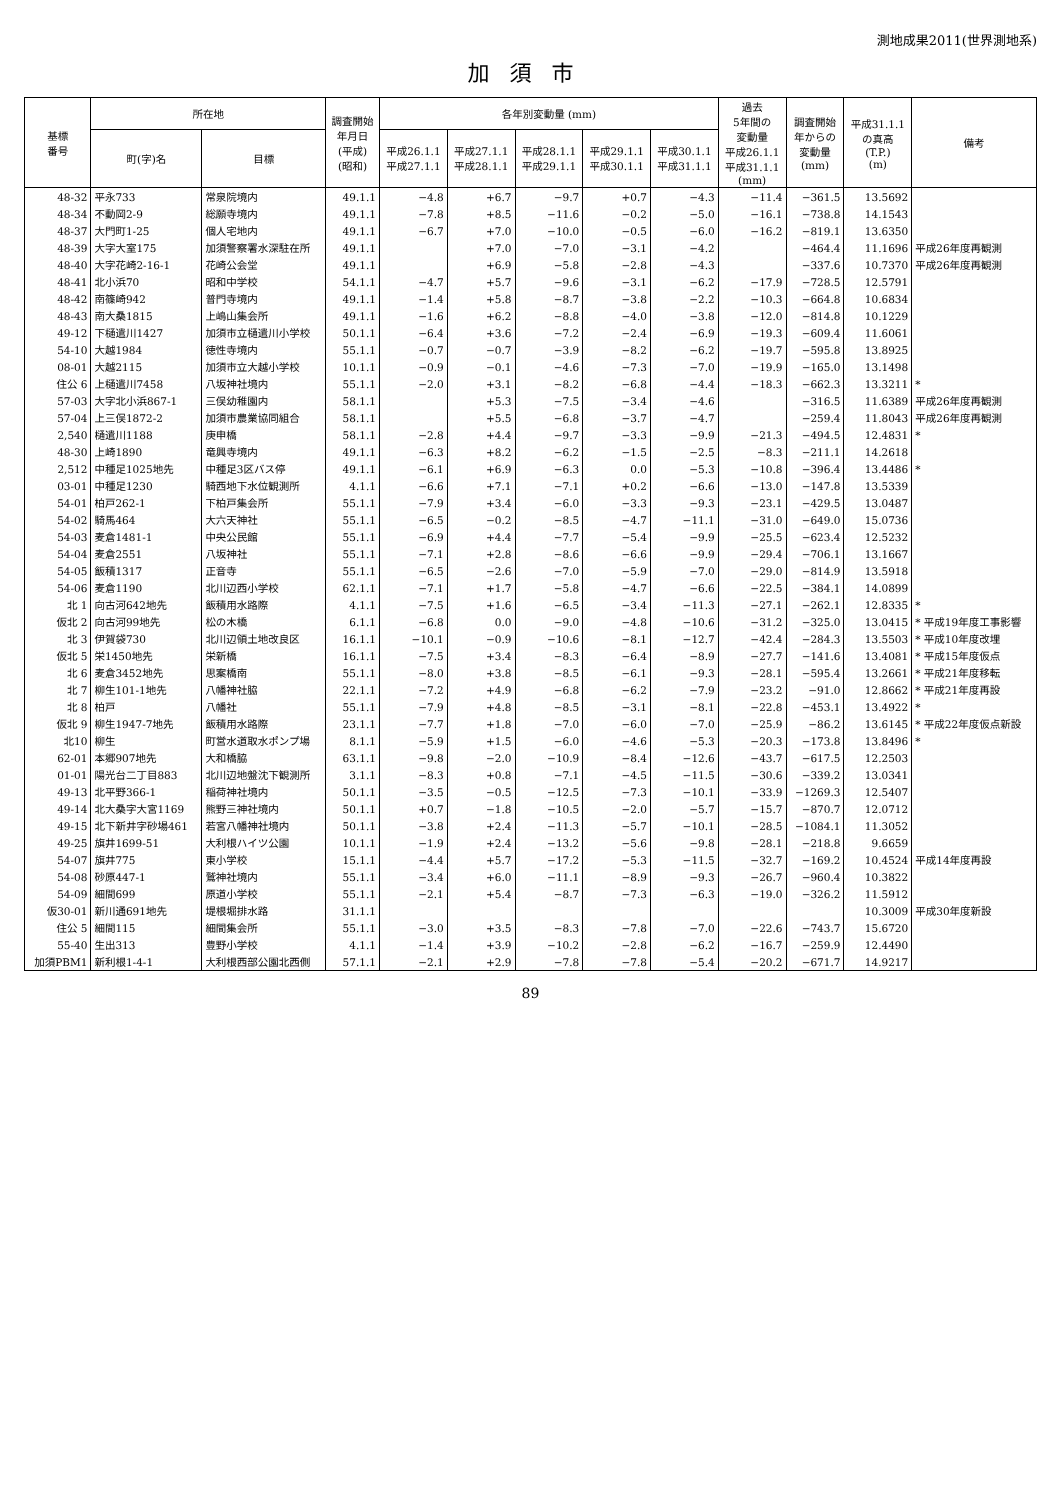測地成果2011(世界測地系)
加須市
| 基標 番号 | 所在地 | | 調査開始 年月日 (平成) (昭和) | 各年別変動量 (mm) | | | | | 過去 5年間の 変動量 平成26.1.1 平成31.1.1 (mm) | 調査開始 年からの 変動量 (mm) | 平成31.1.1 の真高 (T.P.) (m) | 備考 |
| --- | --- | --- | --- | --- | --- | --- | --- | --- | --- | --- | --- | --- |
| | 町(字)名 | 目標 | | 平成26.1.1 平成27.1.1 | 平成27.1.1 平成28.1.1 | 平成28.1.1 平成29.1.1 | 平成29.1.1 平成30.1.1 | 平成30.1.1 平成31.1.1 | | | | |
| 48-32 | 平永733 | 常泉院境内 | 49.1.1 | −4.8 | +6.7 | −9.7 | +0.7 | −4.3 | −11.4 | −361.5 | 13.5692 | |
| 48-34 | 不動岡2-9 | 総願寺境内 | 49.1.1 | −7.8 | +8.5 | −11.6 | −0.2 | −5.0 | −16.1 | −738.8 | 14.1543 | |
| 48-37 | 大門町1-25 | 個人宅地内 | 49.1.1 | −6.7 | +7.0 | −10.0 | −0.5 | −6.0 | −16.2 | −819.1 | 13.6350 | |
| 48-39 | 大字大室175 | 加須警察署水深駐在所 | 49.1.1 | | +7.0 | −7.0 | −3.1 | −4.2 | | −464.4 | 11.1696 | 平成26年度再観測 |
| 48-40 | 大字花崎2-16-1 | 花崎公会堂 | 49.1.1 | | +6.9 | −5.8 | −2.8 | −4.3 | | −337.6 | 10.7370 | 平成26年度再観測 |
| 48-41 | 北小浜70 | 昭和中学校 | 54.1.1 | −4.7 | +5.7 | −9.6 | −3.1 | −6.2 | −17.9 | −728.5 | 12.5791 | |
| 48-42 | 南篠崎942 | 普門寺境内 | 49.1.1 | −1.4 | +5.8 | −8.7 | −3.8 | −2.2 | −10.3 | −664.8 | 10.6834 | |
| 48-43 | 南大桑1815 | 上嶋山集会所 | 49.1.1 | −1.6 | +6.2 | −8.8 | −4.0 | −3.8 | −12.0 | −814.8 | 10.1229 | |
| 49-12 | 下樋遣川1427 | 加須市立樋遣川小学校 | 50.1.1 | −6.4 | +3.6 | −7.2 | −2.4 | −6.9 | −19.3 | −609.4 | 11.6061 | |
| 54-10 | 大越1984 | 徳性寺境内 | 55.1.1 | −0.7 | −0.7 | −3.9 | −8.2 | −6.2 | −19.7 | −595.8 | 13.8925 | |
| 08-01 | 大越2115 | 加須市立大越小学校 | 10.1.1 | −0.9 | −0.1 | −4.6 | −7.3 | −7.0 | −19.9 | −165.0 | 13.1498 | |
| 住公 6 | 上樋遣川7458 | 八坂神社境内 | 55.1.1 | −2.0 | +3.1 | −8.2 | −6.8 | −4.4 | −18.3 | −662.3 | 13.3211 | * |
| 57-03 | 大字北小浜867-1 | 三俣幼稚園内 | 58.1.1 | | +5.3 | −7.5 | −3.4 | −4.6 | | −316.5 | 11.6389 | 平成26年度再観測 |
| 57-04 | 上三俣1872-2 | 加須市農業協同組合 | 58.1.1 | | +5.5 | −6.8 | −3.7 | −4.7 | | −259.4 | 11.8043 | 平成26年度再観測 |
| 2,540 | 樋遣川1188 | 庚申橋 | 58.1.1 | −2.8 | +4.4 | −9.7 | −3.3 | −9.9 | −21.3 | −494.5 | 12.4831 | * |
| 48-30 | 上崎1890 | 竜興寺境内 | 49.1.1 | −6.3 | +8.2 | −6.2 | −1.5 | −2.5 | −8.3 | −211.1 | 14.2618 | |
| 2,512 | 中種足1025地先 | 中種足3区バス停 | 49.1.1 | −6.1 | +6.9 | −6.3 | 0.0 | −5.3 | −10.8 | −396.4 | 13.4486 | * |
| 03-01 | 中種足1230 | 騎西地下水位観測所 | 4.1.1 | −6.6 | +7.1 | −7.1 | +0.2 | −6.6 | −13.0 | −147.8 | 13.5339 | |
| 54-01 | 柏戸262-1 | 下柏戸集会所 | 55.1.1 | −7.9 | +3.4 | −6.0 | −3.3 | −9.3 | −23.1 | −429.5 | 13.0487 | |
| 54-02 | 騎馬464 | 大六天神社 | 55.1.1 | −6.5 | −0.2 | −8.5 | −4.7 | −11.1 | −31.0 | −649.0 | 15.0736 | |
| 54-03 | 麦倉1481-1 | 中央公民館 | 55.1.1 | −6.9 | +4.4 | −7.7 | −5.4 | −9.9 | −25.5 | −623.4 | 12.5232 | |
| 54-04 | 麦倉2551 | 八坂神社 | 55.1.1 | −7.1 | +2.8 | −8.6 | −6.6 | −9.9 | −29.4 | −706.1 | 13.1667 | |
| 54-05 | 飯積1317 | 正音寺 | 55.1.1 | −6.5 | −2.6 | −7.0 | −5.9 | −7.0 | −29.0 | −814.9 | 13.5918 | |
| 54-06 | 麦倉1190 | 北川辺西小学校 | 62.1.1 | −7.1 | +1.7 | −5.8 | −4.7 | −6.6 | −22.5 | −384.1 | 14.0899 | |
| 北 1 | 向古河642地先 | 飯積用水路際 | 4.1.1 | −7.5 | +1.6 | −6.5 | −3.4 | −11.3 | −27.1 | −262.1 | 12.8335 | * |
| 仮北 2 | 向古河99地先 | 松の木橋 | 6.1.1 | −6.8 | 0.0 | −9.0 | −4.8 | −10.6 | −31.2 | −325.0 | 13.0415 | * 平成19年度工事影響 |
| 北 3 | 伊賀袋730 | 北川辺領土地改良区 | 16.1.1 | −10.1 | −0.9 | −10.6 | −8.1 | −12.7 | −42.4 | −284.3 | 13.5503 | * 平成10年度改埋 |
| 仮北 5 | 栄1450地先 | 栄新橋 | 16.1.1 | −7.5 | +3.4 | −8.3 | −6.4 | −8.9 | −27.7 | −141.6 | 13.4081 | * 平成15年度仮点 |
| 北 6 | 麦倉3452地先 | 思案橋南 | 55.1.1 | −8.0 | +3.8 | −8.5 | −6.1 | −9.3 | −28.1 | −595.4 | 13.2661 | * 平成21年度移転 |
| 北 7 | 柳生101-1地先 | 八幡神社脇 | 22.1.1 | −7.2 | +4.9 | −6.8 | −6.2 | −7.9 | −23.2 | −91.0 | 12.8662 | * 平成21年度再設 |
| 北 8 | 柏戸 | 八幡社 | 55.1.1 | −7.9 | +4.8 | −8.5 | −3.1 | −8.1 | −22.8 | −453.1 | 13.4922 | * |
| 仮北 9 | 柳生1947-7地先 | 飯積用水路際 | 23.1.1 | −7.7 | +1.8 | −7.0 | −6.0 | −7.0 | −25.9 | −86.2 | 13.6145 | * 平成22年度仮点新設 |
| 北10 | 柳生 | 町営水道取水ポンプ場 | 8.1.1 | −5.9 | +1.5 | −6.0 | −4.6 | −5.3 | −20.3 | −173.8 | 13.8496 | * |
| 62-01 | 本郷907地先 | 大和橋脇 | 63.1.1 | −9.8 | −2.0 | −10.9 | −8.4 | −12.6 | −43.7 | −617.5 | 12.2503 | |
| 01-01 | 陽光台二丁目883 | 北川辺地盤沈下観測所 | 3.1.1 | −8.3 | +0.8 | −7.1 | −4.5 | −11.5 | −30.6 | −339.2 | 13.0341 | |
| 49-13 | 北平野366-1 | 稲荷神社境内 | 50.1.1 | −3.5 | −0.5 | −12.5 | −7.3 | −10.1 | −33.9 | −1269.3 | 12.5407 | |
| 49-14 | 北大桑字大宮1169 | 熊野三神社境内 | 50.1.1 | +0.7 | −1.8 | −10.5 | −2.0 | −5.7 | −15.7 | −870.7 | 12.0712 | |
| 49-15 | 北下新井字砂場461 | 若宮八幡神社境内 | 50.1.1 | −3.8 | +2.4 | −11.3 | −5.7 | −10.1 | −28.5 | −1084.1 | 11.3052 | |
| 49-25 | 旗井1699-51 | 大利根ハイツ公園 | 10.1.1 | −1.9 | +2.4 | −13.2 | −5.6 | −9.8 | −28.1 | −218.8 | 9.6659 | |
| 54-07 | 旗井775 | 東小学校 | 15.1.1 | −4.4 | +5.7 | −17.2 | −5.3 | −11.5 | −32.7 | −169.2 | 10.4524 | 平成14年度再設 |
| 54-08 | 砂原447-1 | 鷲神社境内 | 55.1.1 | −3.4 | +6.0 | −11.1 | −8.9 | −9.3 | −26.7 | −960.4 | 10.3822 | |
| 54-09 | 細間699 | 原道小学校 | 55.1.1 | −2.1 | +5.4 | −8.7 | −7.3 | −6.3 | −19.0 | −326.2 | 11.5912 | |
| 仮30-01 | 新川通691地先 | 堤根堀排水路 | 31.1.1 | | | | | | | | 10.3009 | 平成30年度新設 |
| 住公 5 | 細間115 | 細間集会所 | 55.1.1 | −3.0 | +3.5 | −8.3 | −7.8 | −7.0 | −22.6 | −743.7 | 15.6720 | |
| 55-40 | 生出313 | 豊野小学校 | 4.1.1 | −1.4 | +3.9 | −10.2 | −2.8 | −6.2 | −16.7 | −259.9 | 12.4490 | |
| 加須PBM1 | 新利根1-4-1 | 大利根西部公園北西側 | 57.1.1 | −2.1 | +2.9 | −7.8 | −7.8 | −5.4 | −20.2 | −671.7 | 14.9217 | |
89